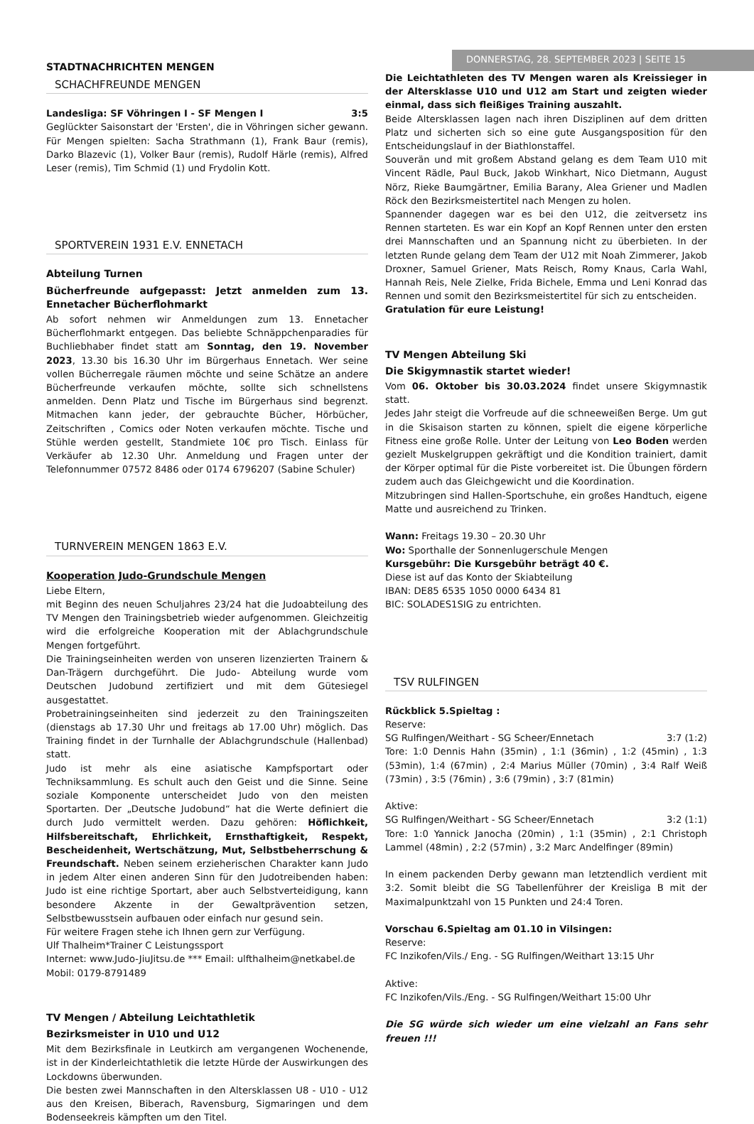STADTNACHRICHTEN MENGEN
DONNERSTAG, 28. SEPTEMBER 2023 | SEITE 15
SCHACHFREUNDE MENGEN
Landesliga: SF Vöhringen I - SF Mengen I 3:5
Geglückter Saisonstart der 'Ersten', die in Vöhringen sicher gewann. Für Mengen spielten: Sacha Strathmann (1), Frank Baur (remis), Darko Blazevic (1), Volker Baur (remis), Rudolf Härle (remis), Alfred Leser (remis), Tim Schmid (1) und Frydolin Kott.
SPORTVEREIN 1931 E.V. ENNETACH
Abteilung Turnen
Bücherfreunde aufgepasst: Jetzt anmelden zum 13. Ennetacher Bücherflohmarkt
Ab sofort nehmen wir Anmeldungen zum 13. Ennetacher Bücherflohmarkt entgegen. Das beliebte Schnäppchenparadies für Buchliebhaber findet statt am Sonntag, den 19. November 2023, 13.30 bis 16.30 Uhr im Bürgerhaus Ennetach. Wer seine vollen Bücherregale räumen möchte und seine Schätze an andere Bücherfreunde verkaufen möchte, sollte sich schnellstens anmelden. Denn Platz und Tische im Bürgerhaus sind begrenzt. Mitmachen kann jeder, der gebrauchte Bücher, Hörbücher, Zeitschriften , Comics oder Noten verkaufen möchte. Tische und Stühle werden gestellt, Standmiete 10€ pro Tisch. Einlass für Verkäufer ab 12.30 Uhr. Anmeldung und Fragen unter der Telefonnummer 07572 8486 oder 0174 6796207 (Sabine Schuler)
TURNVEREIN MENGEN 1863 E.V.
Kooperation Judo-Grundschule Mengen
Liebe Eltern,
mit Beginn des neuen Schuljahres 23/24 hat die Judoabteilung des TV Mengen den Trainingsbetrieb wieder aufgenommen. Gleichzeitig wird die erfolgreiche Kooperation mit der Ablachgrundschule Mengen fortgeführt.
Die Trainingseinheiten werden von unseren lizenzierten Trainern & Dan-Trägern durchgeführt. Die Judo- Abteilung wurde vom Deutschen Judobund zertifiziert und mit dem Gütesiegel ausgestattet.
Probetrainingseinheiten sind jederzeit zu den Trainingszeiten (dienstags ab 17.30 Uhr und freitags ab 17.00 Uhr) möglich. Das Training findet in der Turnhalle der Ablachgrundschule (Hallenbad) statt.
Judo ist mehr als eine asiatische Kampfsportart oder Techniksammlung. Es schult auch den Geist und die Sinne. Seine soziale Komponente unterscheidet Judo von den meisten Sportarten. Der „Deutsche Judobund“ hat die Werte definiert die durch Judo vermittelt werden. Dazu gehören: Höflichkeit, Hilfsbereitschaft, Ehrlichkeit, Ernsthaftigkeit, Respekt, Bescheidenheit, Wertschätzung, Mut, Selbstbeherrschung & Freundschaft. Neben seinem erzieherischen Charakter kann Judo in jedem Alter einen anderen Sinn für den Judotreibenden haben: Judo ist eine richtige Sportart, aber auch Selbstverteidigung, kann besondere Akzente in der Gewaltprävention setzen, Selbstbewusstsein aufbauen oder einfach nur gesund sein.
Für weitere Fragen stehe ich Ihnen gern zur Verfügung.
Ulf Thalheim*Trainer C Leistungssport
Internet: www.Judo-JiuJitsu.de *** Email: ulfthalheim@netkabel.de
Mobil: 0179-8791489
TV Mengen / Abteilung Leichtathletik
Bezirksmeister in U10 und U12
Mit dem Bezirksfinale in Leutkirch am vergangenen Wochenende, ist in der Kinderleichtathletik die letzte Hürde der Auswirkungen des Lockdowns überwunden.
Die besten zwei Mannschaften in den Altersklassen U8 - U10 - U12 aus den Kreisen, Biberach, Ravensburg, Sigmaringen und dem Bodenseekreis kämpften um den Titel.
Die Leichtathleten des TV Mengen waren als Kreissieger in der Altersklasse U10 und U12 am Start und zeigten wieder einmal, dass sich fleißiges Training auszahlt.
Beide Altersklassen lagen nach ihren Disziplinen auf dem dritten Platz und sicherten sich so eine gute Ausgangsposition für den Entscheidungslauf in der Biathlonstaffel.
Souverän und mit großem Abstand gelang es dem Team U10 mit Vincent Rädle, Paul Buck, Jakob Winkhart, Nico Dietmann, August Nörz, Rieke Baumgärtner, Emilia Barany, Alea Griener und Madlen Röck den Bezirksmeistertitel nach Mengen zu holen.
Spannender dagegen war es bei den U12, die zeitversetz ins Rennen starteten. Es war ein Kopf an Kopf Rennen unter den ersten drei Mannschaften und an Spannung nicht zu überbieten. In der letzten Runde gelang dem Team der U12 mit Noah Zimmerer, Jakob Droxner, Samuel Griener, Mats Reisch, Romy Knaus, Carla Wahl, Hannah Reis, Nele Zielke, Frida Bichele, Emma und Leni Konrad das Rennen und somit den Bezirksmeistertitel für sich zu entscheiden.
Gratulation für eure Leistung!
TV Mengen Abteilung Ski
Die Skigymnastik startet wieder!
Vom 06. Oktober bis 30.03.2024 findet unsere Skigymnastik statt.
Jedes Jahr steigt die Vorfreude auf die schneeweißen Berge. Um gut in die Skisaison starten zu können, spielt die eigene körperliche Fitness eine große Rolle. Unter der Leitung von Leo Boden werden gezielt Muskelgruppen gekräftigt und die Kondition trainiert, damit der Körper optimal für die Piste vorbereitet ist. Die Übungen fördern zudem auch das Gleichgewicht und die Koordination.
Mitzubringen sind Hallen-Sportschuhe, ein großes Handtuch, eigene Matte und ausreichend zu Trinken.
Wann: Freitags 19.30 – 20.30 Uhr
Wo: Sporthalle der Sonnenlugerschule Mengen
Kursgebühr: Die Kursgebühr beträgt 40 €.
Diese ist auf das Konto der Skiabteilung
IBAN: DE85 6535 1050 0000 6434 81
BIC: SOLADES1SIG zu entrichten.
TSV RULFINGEN
Rückblick 5.Spieltag :
Reserve:
SG Rulfingen/Weithart - SG Scheer/Ennetach 3:7 (1:2)
Tore: 1:0 Dennis Hahn (35min) , 1:1 (36min) , 1:2 (45min) , 1:3 (53min), 1:4 (67min) , 2:4 Marius Müller (70min) , 3:4 Ralf Weiß (73min) , 3:5 (76min) , 3:6 (79min) , 3:7 (81min)
Aktive:
SG Rulfingen/Weithart - SG Scheer/Ennetach 3:2 (1:1)
Tore: 1:0 Yannick Janocha (20min) , 1:1 (35min) , 2:1 Christoph Lammel (48min) , 2:2 (57min) , 3:2 Marc Andelfinger (89min)
In einem packenden Derby gewann man letztendlich verdient mit 3:2. Somit bleibt die SG Tabellenführer der Kreisliga B mit der Maximalpunktzahl von 15 Punkten und 24:4 Toren.
Vorschau 6.Spieltag am 01.10 in Vilsingen:
Reserve:
FC Inzikofen/Vils./ Eng. - SG Rulfingen/Weithart 13:15 Uhr
Aktive:
FC Inzikofen/Vils./Eng. - SG Rulfingen/Weithart 15:00 Uhr
Die SG würde sich wieder um eine vielzahl an Fans sehr freuen !!!